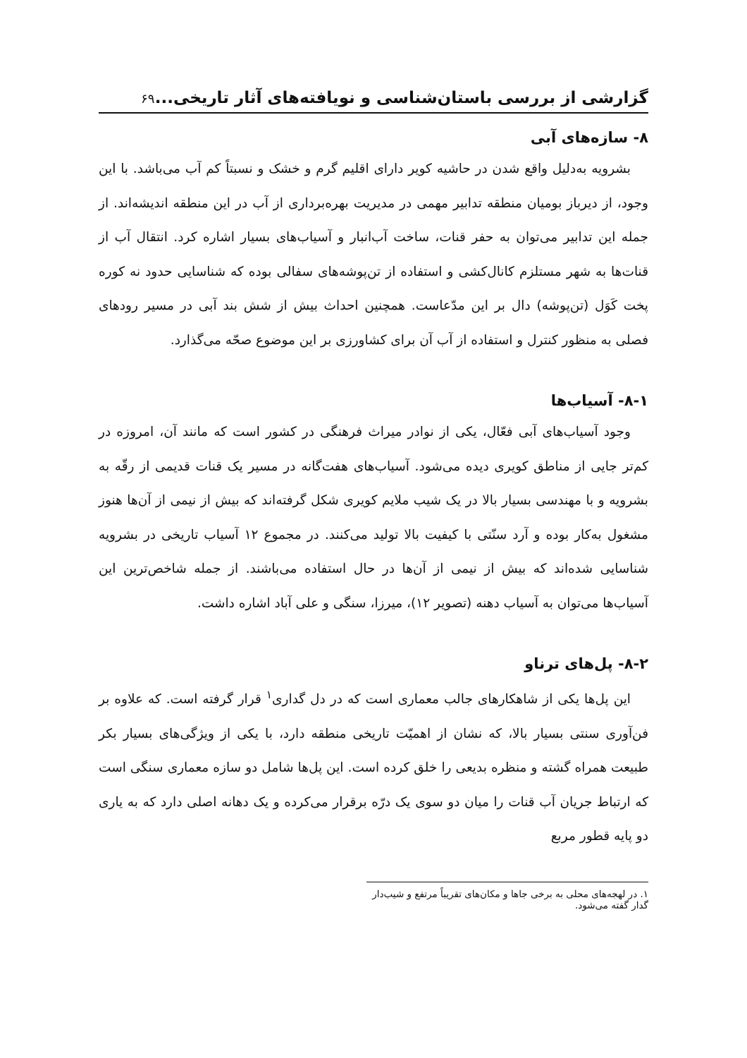گزارشی از بررسی باستان‌شناسی و نویافته‌های آثار تاریخی... ۶۹
۸- سازه‌های آبی
بشرویه به‌دلیل واقع شدن در حاشیه کویر دارای اقلیم گرم و خشک و نسبتاً کم آب می‌باشد. با این وجود، از دیرباز بومیان منطقه تدابیر مهمی در مدیریت بهره‌برداری از آب در این منطقه اندیشه‌اند. از جمله این تدابیر می‌توان به حفر قنات، ساخت آب‌انبار و آسیاب‌های بسیار اشاره کرد. انتقال آب از قنات‌ها به شهر مستلزم کانال‌کشی و استفاده از تن‌پوشه‌های سفالی بوده که شناسایی حدود نه کوره پخت کَوَل (تن‌پوشه) دال بر این مدّعاست. همچنین احداث بیش از شش بند آبی در مسیر رودهای فصلی به منظور کنترل و استفاده از آب آن برای کشاورزی بر این موضوع صحّه می‌گذارد.
۸-۱- آسیاب‌ها
وجود آسیاب‌های آبی فعّال، یکی از نوادر میراث فرهنگی در کشور است که مانند آن، امروزه در کم‌تر جایی از مناطق کویری دیده می‌شود. آسیاب‌های هفت‌گانه در مسیر یک قنات قدیمی از رقّه به بشرویه و با مهندسی بسیار بالا در یک شیب ملایم کویری شکل گرفته‌اند که بیش از نیمی از آن‌ها هنوز مشغول به‌کار بوده و آرد سنّتی با کیفیت بالا تولید می‌کنند. در مجموع ۱۲ آسیاب تاریخی در بشرویه شناسایی شده‌اند که بیش از نیمی از آن‌ها در حال استفاده می‌باشند. از جمله شاخص‌ترین این آسیاب‌ها می‌توان به آسیاب دهنه (تصویر ۱۲)، میرزا، سنگی و علی آباد اشاره داشت.
۸-۲- پل‌های ترناو
این پل‌ها یکی از شاهکارهای جالب معماری است که در دل گداری<sup>۱</sup> قرار گرفته است. که علاوه بر فن‌آوری سنتی بسیار بالا، که نشان از اهمیّت تاریخی منطقه دارد، با یکی از ویژگی‌های بسیار بکر طبیعت همراه گشته و منظره بدیعی را خلق کرده است. این پل‌ها شامل دو سازه معماری سنگی است که ارتباط جریان آب قنات را میان دو سوی یک درّه برقرار می‌کرده و یک دهانه اصلی دارد که به یاری دو پایه قطور مربع
۱. در لهجه‌های محلی به برخی جاها و مکان‌های تقریباً مرتفع و شیب‌دار گدار گفته می‌شود.